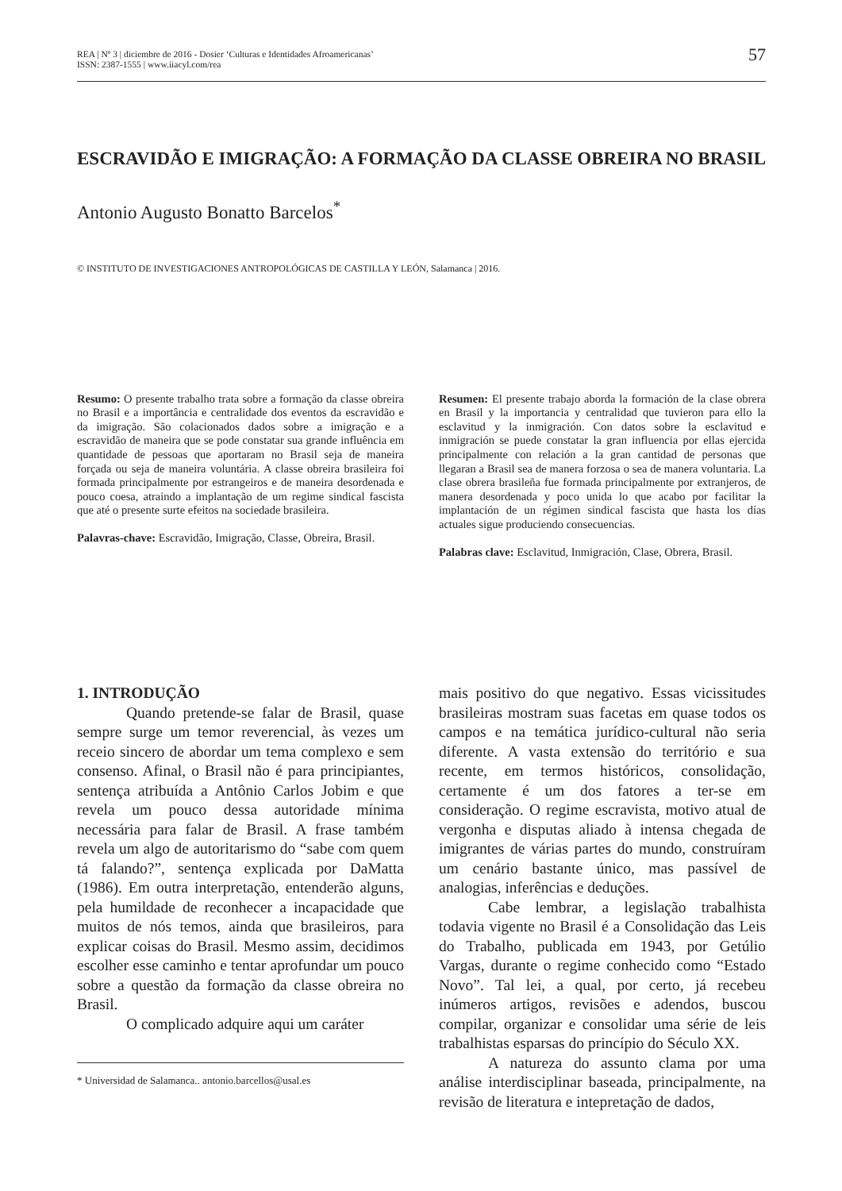REA | Nº 3 | diciembre de 2016 - Dosier ‘Culturas e Identidades Afroamericanas’
ISSN: 2387-1555 | www.iiacyl.com/rea
57
ESCRAVIDÃO E IMIGRAÇÃO: A FORMAÇÃO DA CLASSE OBREIRA NO BRASIL
Antonio Augusto Bonatto Barcelos<sup>*</sup>
© INSTITUTO DE INVESTIGACIONES ANTROPOLÓGICAS DE CASTILLA Y LEÓN, Salamanca | 2016.
Resumo: O presente trabalho trata sobre a formação da classe obreira no Brasil e a importância e centralidade dos eventos da escravidão e da imigração. São colacionados dados sobre a imigração e a escravidão de maneira que se pode constatar sua grande influência em quantidade de pessoas que aportaram no Brasil seja de maneira forçada ou seja de maneira voluntária. A classe obreira brasileira foi formada principalmente por estrangeiros e de maneira desordenada e pouco coesa, atraindo a implantação de um regime sindical fascista que até o presente surte efeitos na sociedade brasileira.
Palavras-chave: Escravidão, Imigração, Classe, Obreira, Brasil.
Resumen: El presente trabajo aborda la formación de la clase obrera en Brasil y la importancia y centralidad que tuvieron para ello la esclavitud y la inmigración. Con datos sobre la esclavitud e inmigración se puede constatar la gran influencia por ellas ejercida principalmente con relación a la gran cantidad de personas que llegaran a Brasil sea de manera forzosa o sea de manera voluntaria. La clase obrera brasileña fue formada principalmente por extranjeros, de manera desordenada y poco unida lo que acabo por facilitar la implantación de un régimen sindical fascista que hasta los días actuales sigue produciendo consecuencias.
Palabras clave: Esclavitud, Inmigración, Clase, Obrera, Brasil.
1. INTRODUÇÃO
Quando pretende-se falar de Brasil, quase sempre surge um temor reverencial, às vezes um receio sincero de abordar um tema complexo e sem consenso. Afinal, o Brasil não é para principiantes, sentença atribuída a Antônio Carlos Jobim e que revela um pouco dessa autoridade mínima necessária para falar de Brasil. A frase também revela um algo de autoritarismo do “sabe com quem tá falando?”, sentença explicada por DaMatta (1986). Em outra interpretação, entenderão alguns, pela humildade de reconhecer a incapacidade que muitos de nós temos, ainda que brasileiros, para explicar coisas do Brasil. Mesmo assim, decidimos escolher esse caminho e tentar aprofundar um pouco sobre a questão da formação da classe obreira no Brasil.
O complicado adquire aqui um caráter
* Universidad de Salamanca.. antonio.barcellos@usal.es
mais positivo do que negativo. Essas vicissitudes brasileiras mostram suas facetas em quase todos os campos e na temática jurídico-cultural não seria diferente. A vasta extensão do território e sua recente, em termos históricos, consolidação, certamente é um dos fatores a ter-se em consideração. O regime escravista, motivo atual de vergonha e disputas aliado à intensa chegada de imigrantes de várias partes do mundo, construíram um cenário bastante único, mas passível de analogias, inferências e deduções.
Cabe lembrar, a legislação trabalhista todavia vigente no Brasil é a Consolidação das Leis do Trabalho, publicada em 1943, por Getúlio Vargas, durante o regime conhecido como “Estado Novo”. Tal lei, a qual, por certo, já recebeu inúmeros artigos, revisões e adendos, buscou compilar, organizar e consolidar uma série de leis trabalhistas esparsas do princípio do Século XX.
A natureza do assunto clama por uma análise interdisciplinar baseada, principalmente, na revisão de literatura e intepretação de dados,